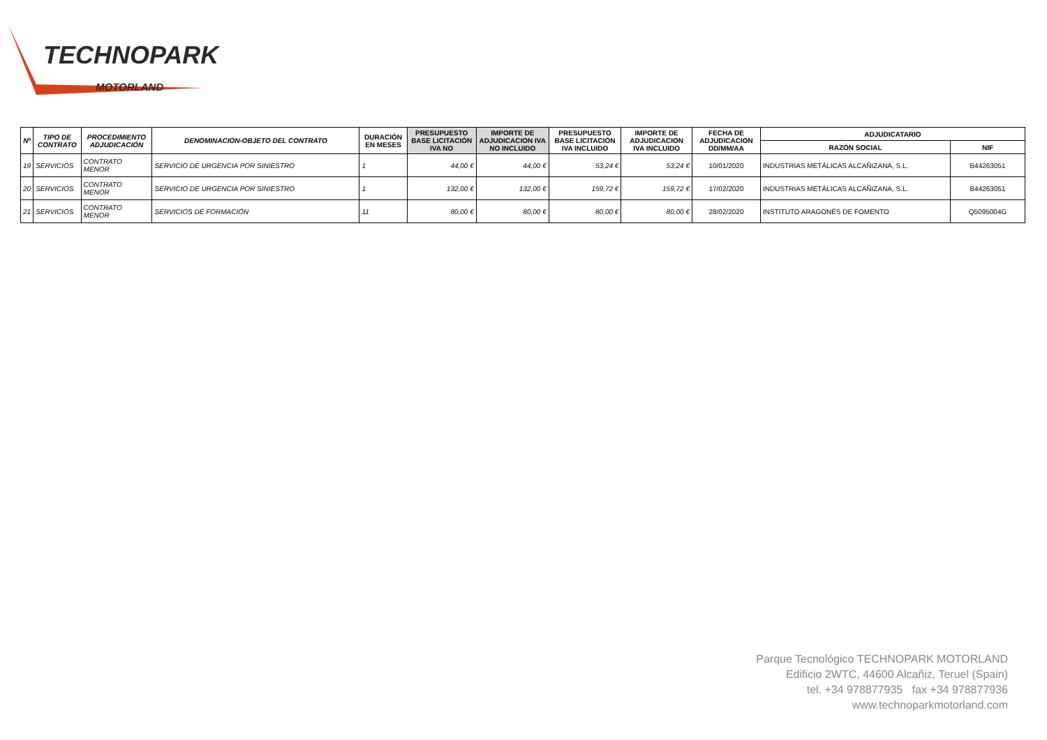TECHNOPARK
MOTORLAND
| Nº | TIPO DE CONTRATO | PROCEDIMIENTO ADJUDICACIÓN | DENOMINACION-OBJETO DEL CONTRATO | DURACIÓN EN MESES | PRESUPUESTO BASE LICITACIÓN IVA NO | IMPORTE DE ADJUDICACION IVA NO INCLUIDO | PRESUPUESTO BASE LICITACIÓN IVA INCLUIDO | IMPORTE DE ADJUDICACION IVA INCLUIDO | FECHA DE ADJUDICACION DD/MM/AA | ADJUDICATARIO | |
| --- | --- | --- | --- | --- | --- | --- | --- | --- | --- | --- | --- |
| | | | | | | | | | | RAZÓN SOCIAL | NIF |
| 19 | SERVICIOS | CONTRATO MENOR | SERVICIO DE URGENCIA POR SINIESTRO | 1 | 44,00 € | 44,00 € | 53,24 € | 53,24 € | 10/01/2020 | INDUSTRIAS METÁLICAS ALCAÑIZANA, S.L. | B44263051 |
| 20 | SERVICIOS | CONTRATO MENOR | SERVICIO DE URGENCIA POR SINIESTRO | 1 | 132,00 € | 132,00 € | 159,72 € | 159,72 € | 17/02/2020 | INDUSTRIAS METÁLICAS ALCAÑIZANA, S.L. | B44263051 |
| 21 | SERVICIOS | CONTRATO MENOR | SERVICIOS DE FORMACIÓN | 11 | 80,00 € | 80,00 € | 80,00 € | 80,00 € | 28/02/2020 | INSTITUTO ARAGONÉS DE FOMENTO | Q5095004G |
Parque Tecnológico TECHNOPARK MOTORLAND
Edificio 2WTC, 44600 Alcañiz, Teruel (Spain)
tel. +34 978877935 fax +34 978877936
www.technoparkmotorland.com